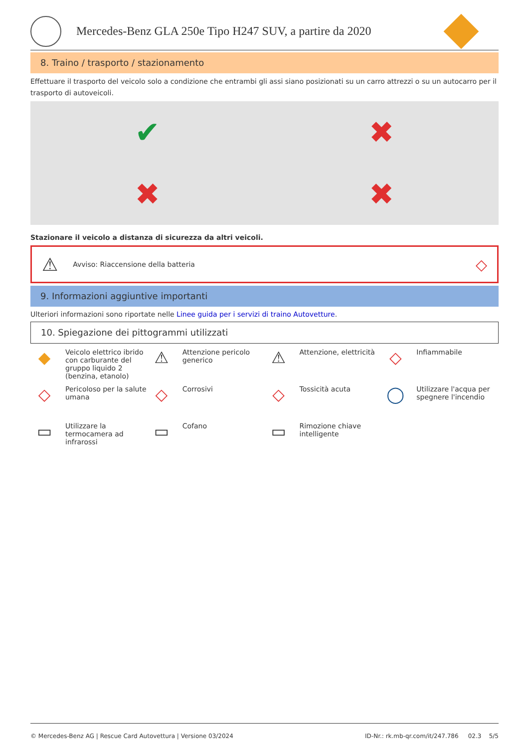Mercedes-Benz GLA 250e Tipo H247 SUV, a partire da 2020
8. Traino / trasporto / stazionamento
Effettuare il trasporto del veicolo solo a condizione che entrambi gli assi siano posizionati su un carro attrezzi o su un autocarro per il trasporto di autoveicoli.
✔
✖
✖
✖
Stazionare il veicolo a distanza di sicurezza da altri veicoli.
⚠ Avviso: Riaccensione della batteria ◇
9. Informazioni aggiuntive importanti
Ulteriori informazioni sono riportate nelle Linee guida per i servizi di traino Autovetture.
10. Spiegazione dei pittogrammi utilizzati
◆ Veicolo elettrico ibrido con carburante del gruppo liquido 2 (benzina, etanolo)
⚠ Attenzione pericolo generico
⚠ Attenzione, elettricità
◇ Infiammabile
◇ Pericoloso per la salute umana
◇ Corrosivi
◇ Tossicità acuta
◯ Utilizzare l'acqua per spegnere l'incendio
▭ Utilizzare la termocamera ad infrarossi
▭ Cofano
▭ Rimozione chiave intelligente
© Mercedes-Benz AG | Rescue Card Autovettura | Versione 03/2024 ID-Nr.: rk.mb-qr.com/it/247.786 02.3 5/5